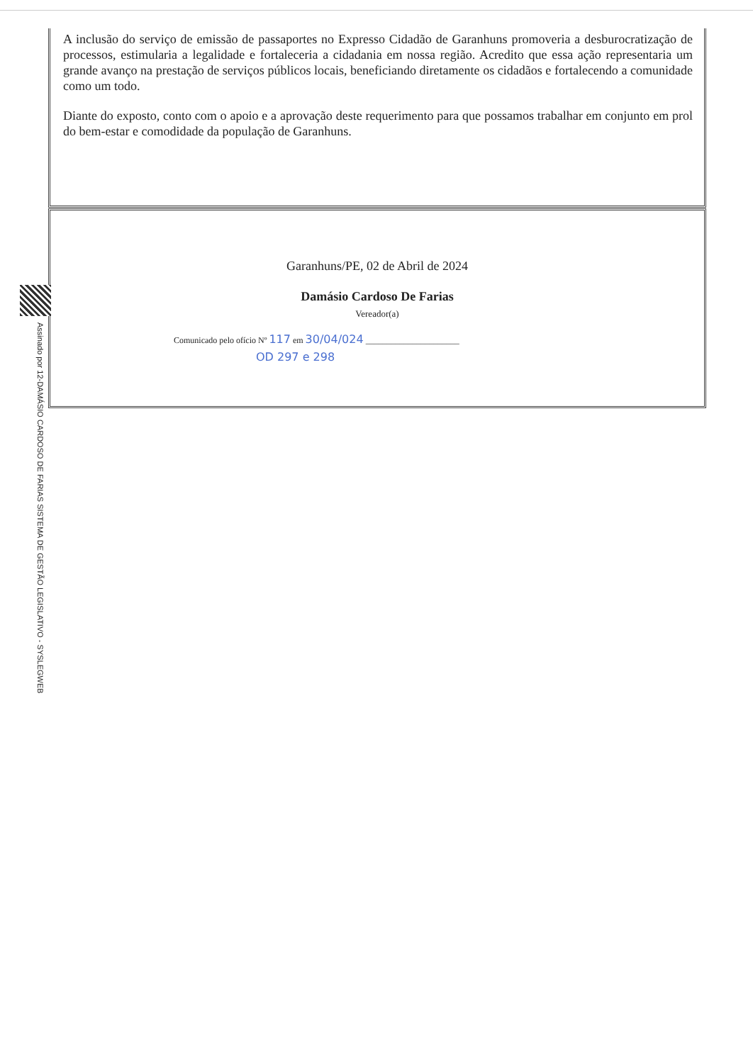A inclusão do serviço de emissão de passaportes no Expresso Cidadão de Garanhuns promoveria a desburocratização de processos, estimularia a legalidade e fortaleceria a cidadania em nossa região. Acredito que essa ação representaria um grande avanço na prestação de serviços públicos locais, beneficiando diretamente os cidadãos e fortalecendo a comunidade como um todo.
Diante do exposto, conto com o apoio e a aprovação deste requerimento para que possamos trabalhar em conjunto em prol do bem-estar e comodidade da população de Garanhuns.
Garanhuns/PE, 02 de Abril de 2024
Damásio Cardoso De Farias
Vereador(a)
Comunicado pelo ofício Nº 117 em 30/04/024 ______________________
OD 297 e 298
Assinado por 12-DAMÁSIO CARDOSO DE FARIAS SISTEMA DE GESTÃO LEGISLATIVO - SYSLEGWEB